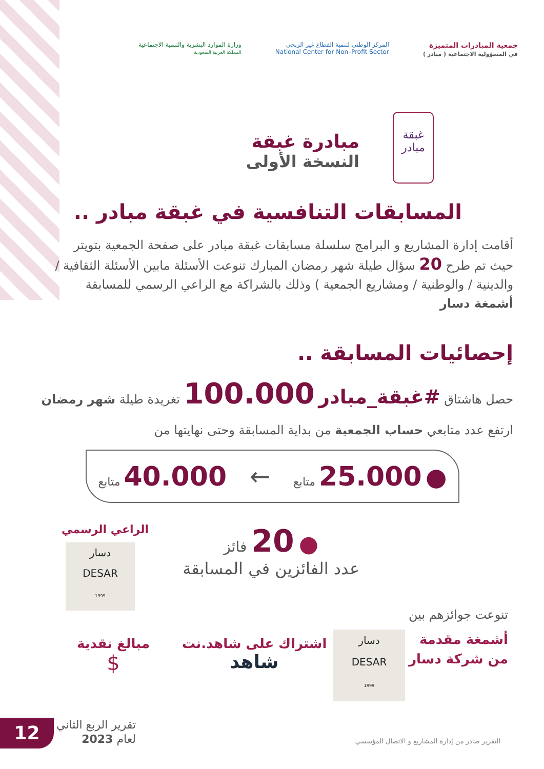جمعية المبادرات المتميزة
في المسؤولية الاجتماعية ( مبادر )
المركز الوطني لتنمية القطاع غير الربحي
National Center for Non–Profit Sector
وزارة الموارد البشرية والتنمية الاجتماعية
المملكة العربية السعودية
مبادرة غبقة
النسخة الأولى
غبقة مبادر
المسابقات التنافسية في غبقة مبادر ..
أقامت إدارة المشاريع و البرامج سلسلة مسابقات غبقة مبادر على صفحة الجمعية بتويتر حيث تم طرح 20 سؤال طيلة شهر رمضان المبارك تنوعت الأسئلة مابين الأسئلة الثقافية / والدينية / والوطنية / ومشاريع الجمعية ) وذلك بالشراكة مع الراعي الرسمي للمسابقة أشمغة دسار
إحصائيات المسابقة ..
حصل هاشتاق #غبقة_مبادر 100.000 تغريدة طيلة شهر رمضان
ارتفع عدد متابعي حساب الجمعية من بداية المسابقة وحتى نهايتها من
● 25.000 متابع ← 40.000 متابع
● 20 فائز
عدد الفائزين في المسابقة
الراعي الرسمي
دسار
DESAR
1999
تنوعت جوائزهم بين
أشمغة مقدمة
من شركة دسار
دسار
DESAR
1999
اشتراك على شاهد.نت
شاهد
مبالغ نقدية
$
12
تقرير الربع الثاني
لعام 2023
التقرير صادر من إدارة المشاريع و الاتصال المؤسسي